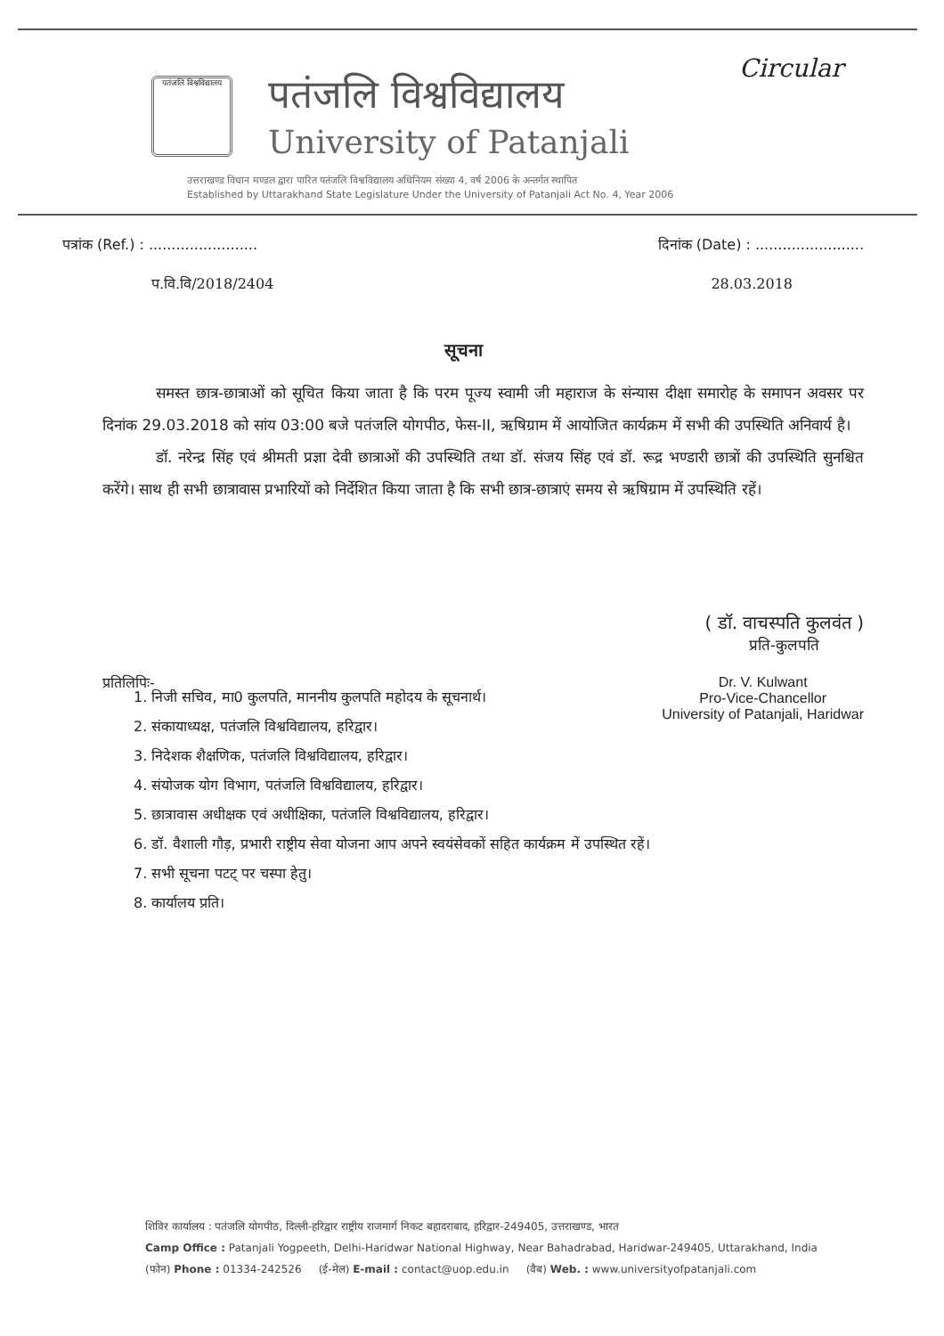Circular
पतंजलि विश्वविद्यालय
पतंजलि विश्वविद्यालय
University of Patanjali
उत्तराखण्ड विधान मण्डल द्वारा पारित पतंजलि विश्वविद्यालय अधिनियम संख्या 4, वर्ष 2006 के अन्तर्गत स्थापित
Established by Uttarakhand State Legislature Under the University of Patanjali Act No. 4, Year 2006
पत्रांक (Ref.) : ........................ दिनांक (Date) : ........................
प.वि.वि/2018/2404 28.03.2018
सूचना
समस्त छात्र-छात्राओं को सूचित किया जाता है कि परम पूज्य स्वामी जी महाराज के संन्यास दीक्षा समारोह के समापन अवसर पर दिनांक 29.03.2018 को सांय 03:00 बजे पतंजलि योगपीठ, फेस-II, ऋषिग्राम में आयोजित कार्यक्रम में सभी की उपस्थिति अनिवार्य है।
डॉ. नरेन्द्र सिंह एवं श्रीमती प्रज्ञा देवी छात्राओं की उपस्थिति तथा डॉ. संजय सिंह एवं डॉ. रूद्र भण्डारी छात्रों की उपस्थिति सुनश्चित करेंगे। साथ ही सभी छात्रावास प्रभारियों को निर्देशित किया जाता है कि सभी छात्र-छात्राएं समय से ऋषिग्राम में उपस्थिति रहें।
( डॉ. वाचस्पति कुलवंत )
प्रति-कुलपति
प्रतिलिपिः- Dr. V. Kulwant
Pro-Vice-Chancellor
University of Patanjali, Haridwar
1. निजी सचिव, मा0 कुलपति, माननीय कुलपति महोदय के सूचनार्थ।
2. संकायाध्यक्ष, पतंजलि विश्वविद्यालय, हरिद्वार।
3. निदेशक शैक्षणिक, पतंजलि विश्वविद्यालय, हरिद्वार।
4. संयोजक योग विभाग, पतंजलि विश्वविद्यालय, हरिद्वार।
5. छात्रावास अधीक्षक एवं अधीक्षिका, पतंजलि विश्वविद्यालय, हरिद्वार।
6. डॉ. वैशाली गौड़, प्रभारी राष्ट्रीय सेवा योजना आप अपने स्वयंसेवकों सहित कार्यक्रम में उपस्थित रहें।
7. सभी सूचना पटट् पर चस्पा हेतु।
8. कार्यालय प्रति।
शिविर कार्यालय : पतंजलि योगपीठ, दिल्ली-हरिद्वार राष्ट्रीय राजमार्ग निकट बहादराबाद, हरिद्वार-249405, उत्तराखण्ड, भारत
Camp Office : Patanjali Yogpeeth, Delhi-Haridwar National Highway, Near Bahadrabad, Haridwar-249405, Uttarakhand, India
(फोन) Phone : 01334-242526 (ई-मेल) E-mail : contact@uop.edu.in (वैब) Web. : www.universityofpatanjali.com